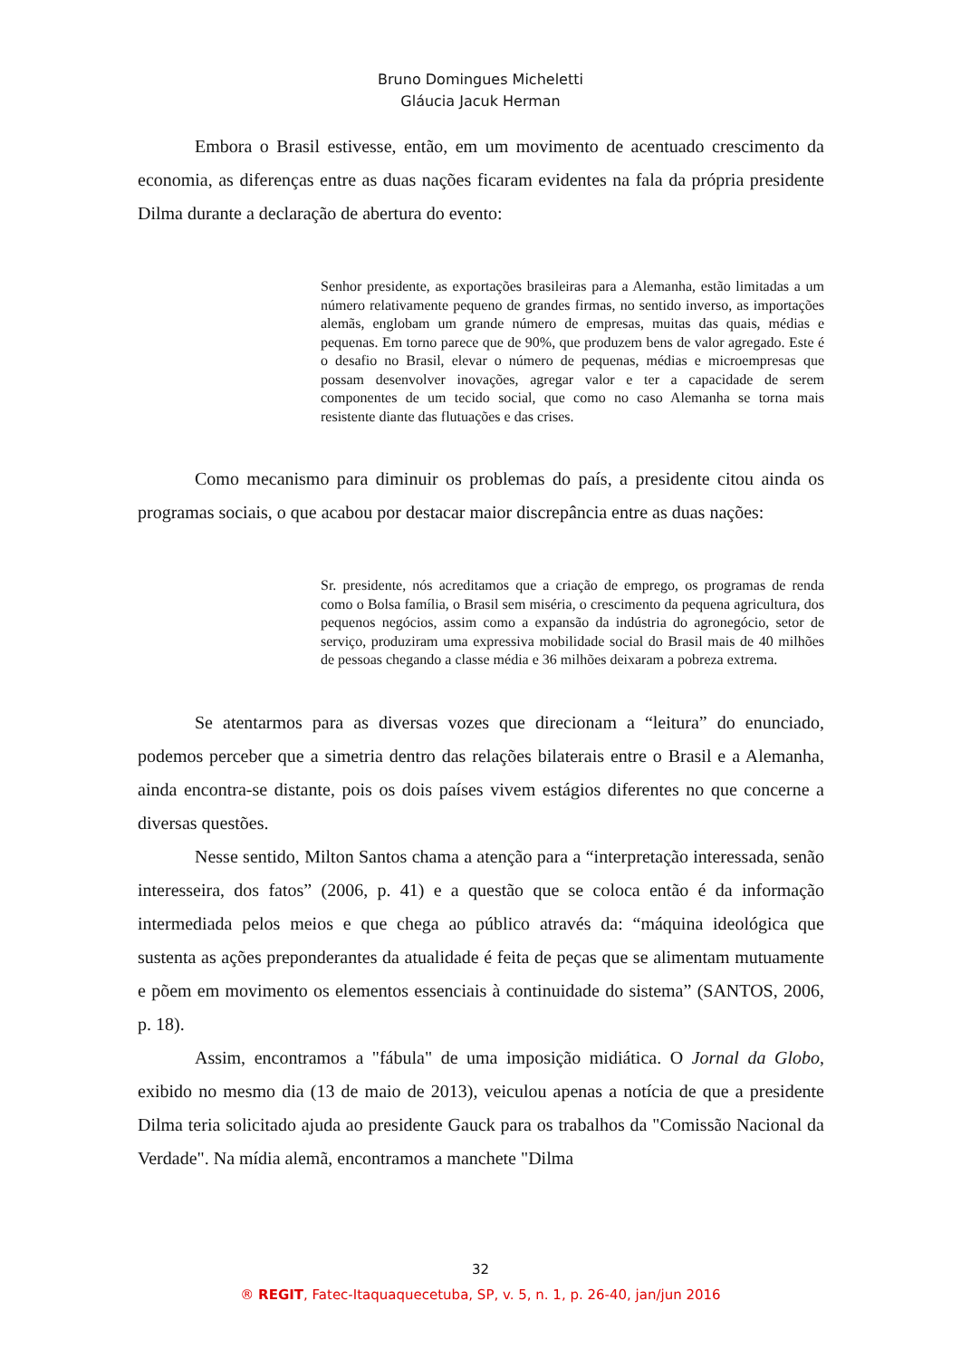Bruno Domingues Micheletti
Gláucia Jacuk Herman
Embora o Brasil estivesse, então, em um movimento de acentuado crescimento da economia, as diferenças entre as duas nações ficaram evidentes na fala da própria presidente Dilma durante a declaração de abertura do evento:
Senhor presidente, as exportações brasileiras para a Alemanha, estão limitadas a um número relativamente pequeno de grandes firmas, no sentido inverso, as importações alemãs, englobam um grande número de empresas, muitas das quais, médias e pequenas. Em torno parece que de 90%, que produzem bens de valor agregado. Este é o desafio no Brasil, elevar o número de pequenas, médias e microempresas que possam desenvolver inovações, agregar valor e ter a capacidade de serem componentes de um tecido social, que como no caso Alemanha se torna mais resistente diante das flutuações e das crises.
Como mecanismo para diminuir os problemas do país, a presidente citou ainda os programas sociais, o que acabou por destacar maior discrepância entre as duas nações:
Sr. presidente, nós acreditamos que a criação de emprego, os programas de renda como o Bolsa família, o Brasil sem miséria, o crescimento da pequena agricultura, dos pequenos negócios, assim como a expansão da indústria do agronegócio, setor de serviço, produziram uma expressiva mobilidade social do Brasil mais de 40 milhões de pessoas chegando a classe média e 36 milhões deixaram a pobreza extrema.
Se atentarmos para as diversas vozes que direcionam a “leitura” do enunciado, podemos perceber que a simetria dentro das relações bilaterais entre o Brasil e a Alemanha, ainda encontra-se distante, pois os dois países vivem estágios diferentes no que concerne a diversas questões.
Nesse sentido, Milton Santos chama a atenção para a “interpretação interessada, senão interesseira, dos fatos” (2006, p. 41) e a questão que se coloca então é da informação intermediada pelos meios e que chega ao público através da: “máquina ideológica que sustenta as ações preponderantes da atualidade é feita de peças que se alimentam mutuamente e põem em movimento os elementos essenciais à continuidade do sistema” (SANTOS, 2006, p. 18).
Assim, encontramos a "fábula" de uma imposição midiática. O Jornal da Globo, exibido no mesmo dia (13 de maio de 2013), veiculou apenas a notícia de que a presidente Dilma teria solicitado ajuda ao presidente Gauck para os trabalhos da "Comissão Nacional da Verdade". Na mídia alemã, encontramos a manchete "Dilma
32
® REGIT, Fatec-Itaquaquecetuba, SP, v. 5, n. 1, p. 26-40, jan/jun 2016